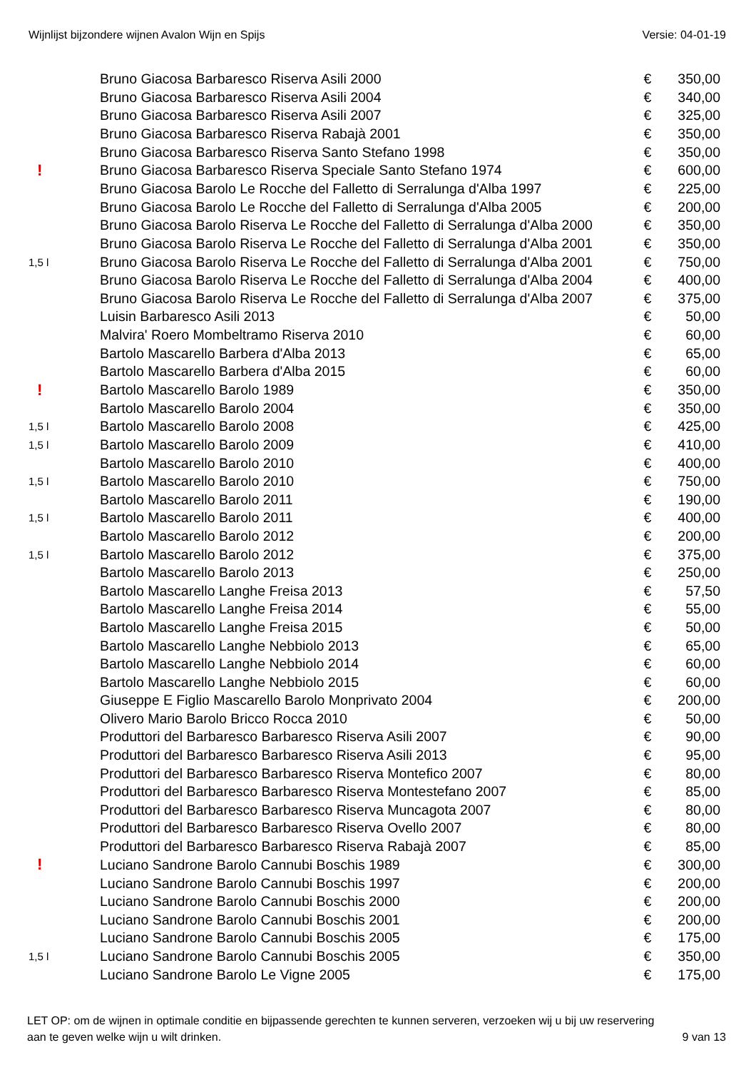Wijnlijst bijzondere wijnen Avalon Wijn en Spijs Versie: 04-01-19
| | Bruno Giacosa Barbaresco Riserva Asili 2000 | € | 350,00 |
| | Bruno Giacosa Barbaresco Riserva Asili 2004 | € | 340,00 |
| | Bruno Giacosa Barbaresco Riserva Asili 2007 | € | 325,00 |
| | Bruno Giacosa Barbaresco Riserva Rabajà 2001 | € | 350,00 |
| | Bruno Giacosa Barbaresco Riserva Santo Stefano 1998 | € | 350,00 |
| ! | Bruno Giacosa Barbaresco Riserva Speciale Santo Stefano 1974 | € | 600,00 |
| | Bruno Giacosa Barolo Le Rocche del Falletto di Serralunga d'Alba 1997 | € | 225,00 |
| | Bruno Giacosa Barolo Le Rocche del Falletto di Serralunga d'Alba 2005 | € | 200,00 |
| | Bruno Giacosa Barolo Riserva Le Rocche del Falletto di Serralunga d'Alba 2000 | € | 350,00 |
| | Bruno Giacosa Barolo Riserva Le Rocche del Falletto di Serralunga d'Alba 2001 | € | 350,00 |
| 1,5 l | Bruno Giacosa Barolo Riserva Le Rocche del Falletto di Serralunga d'Alba 2001 | € | 750,00 |
| | Bruno Giacosa Barolo Riserva Le Rocche del Falletto di Serralunga d'Alba 2004 | € | 400,00 |
| | Bruno Giacosa Barolo Riserva Le Rocche del Falletto di Serralunga d'Alba 2007 | € | 375,00 |
| | Luisin Barbaresco Asili 2013 | € | 50,00 |
| | Malvira' Roero Mombeltramo Riserva 2010 | € | 60,00 |
| | Bartolo Mascarello Barbera d'Alba 2013 | € | 65,00 |
| | Bartolo Mascarello Barbera d'Alba 2015 | € | 60,00 |
| ! | Bartolo Mascarello Barolo 1989 | € | 350,00 |
| | Bartolo Mascarello Barolo 2004 | € | 350,00 |
| 1,5 l | Bartolo Mascarello Barolo 2008 | € | 425,00 |
| 1,5 l | Bartolo Mascarello Barolo 2009 | € | 410,00 |
| | Bartolo Mascarello Barolo 2010 | € | 400,00 |
| 1,5 l | Bartolo Mascarello Barolo 2010 | € | 750,00 |
| | Bartolo Mascarello Barolo 2011 | € | 190,00 |
| 1,5 l | Bartolo Mascarello Barolo 2011 | € | 400,00 |
| | Bartolo Mascarello Barolo 2012 | € | 200,00 |
| 1,5 l | Bartolo Mascarello Barolo 2012 | € | 375,00 |
| | Bartolo Mascarello Barolo 2013 | € | 250,00 |
| | Bartolo Mascarello Langhe Freisa 2013 | € | 57,50 |
| | Bartolo Mascarello Langhe Freisa 2014 | € | 55,00 |
| | Bartolo Mascarello Langhe Freisa 2015 | € | 50,00 |
| | Bartolo Mascarello Langhe Nebbiolo 2013 | € | 65,00 |
| | Bartolo Mascarello Langhe Nebbiolo 2014 | € | 60,00 |
| | Bartolo Mascarello Langhe Nebbiolo 2015 | € | 60,00 |
| | Giuseppe E Figlio Mascarello Barolo Monprivato 2004 | € | 200,00 |
| | Olivero Mario Barolo Bricco Rocca 2010 | € | 50,00 |
| | Produttori del Barbaresco Barbaresco Riserva Asili 2007 | € | 90,00 |
| | Produttori del Barbaresco Barbaresco Riserva Asili 2013 | € | 95,00 |
| | Produttori del Barbaresco Barbaresco Riserva Montefico 2007 | € | 80,00 |
| | Produttori del Barbaresco Barbaresco Riserva Montestefano 2007 | € | 85,00 |
| | Produttori del Barbaresco Barbaresco Riserva Muncagota 2007 | € | 80,00 |
| | Produttori del Barbaresco Barbaresco Riserva Ovello 2007 | € | 80,00 |
| | Produttori del Barbaresco Barbaresco Riserva Rabajà 2007 | € | 85,00 |
| ! | Luciano Sandrone Barolo Cannubi Boschis 1989 | € | 300,00 |
| | Luciano Sandrone Barolo Cannubi Boschis 1997 | € | 200,00 |
| | Luciano Sandrone Barolo Cannubi Boschis 2000 | € | 200,00 |
| | Luciano Sandrone Barolo Cannubi Boschis 2001 | € | 200,00 |
| | Luciano Sandrone Barolo Cannubi Boschis 2005 | € | 175,00 |
| 1,5 l | Luciano Sandrone Barolo Cannubi Boschis 2005 | € | 350,00 |
| | Luciano Sandrone Barolo Le Vigne 2005 | € | 175,00 |
LET OP: om de wijnen in optimale conditie en bijpassende gerechten te kunnen serveren, verzoeken wij u bij uw reservering
aan te geven welke wijn u wilt drinken. 9 van 13